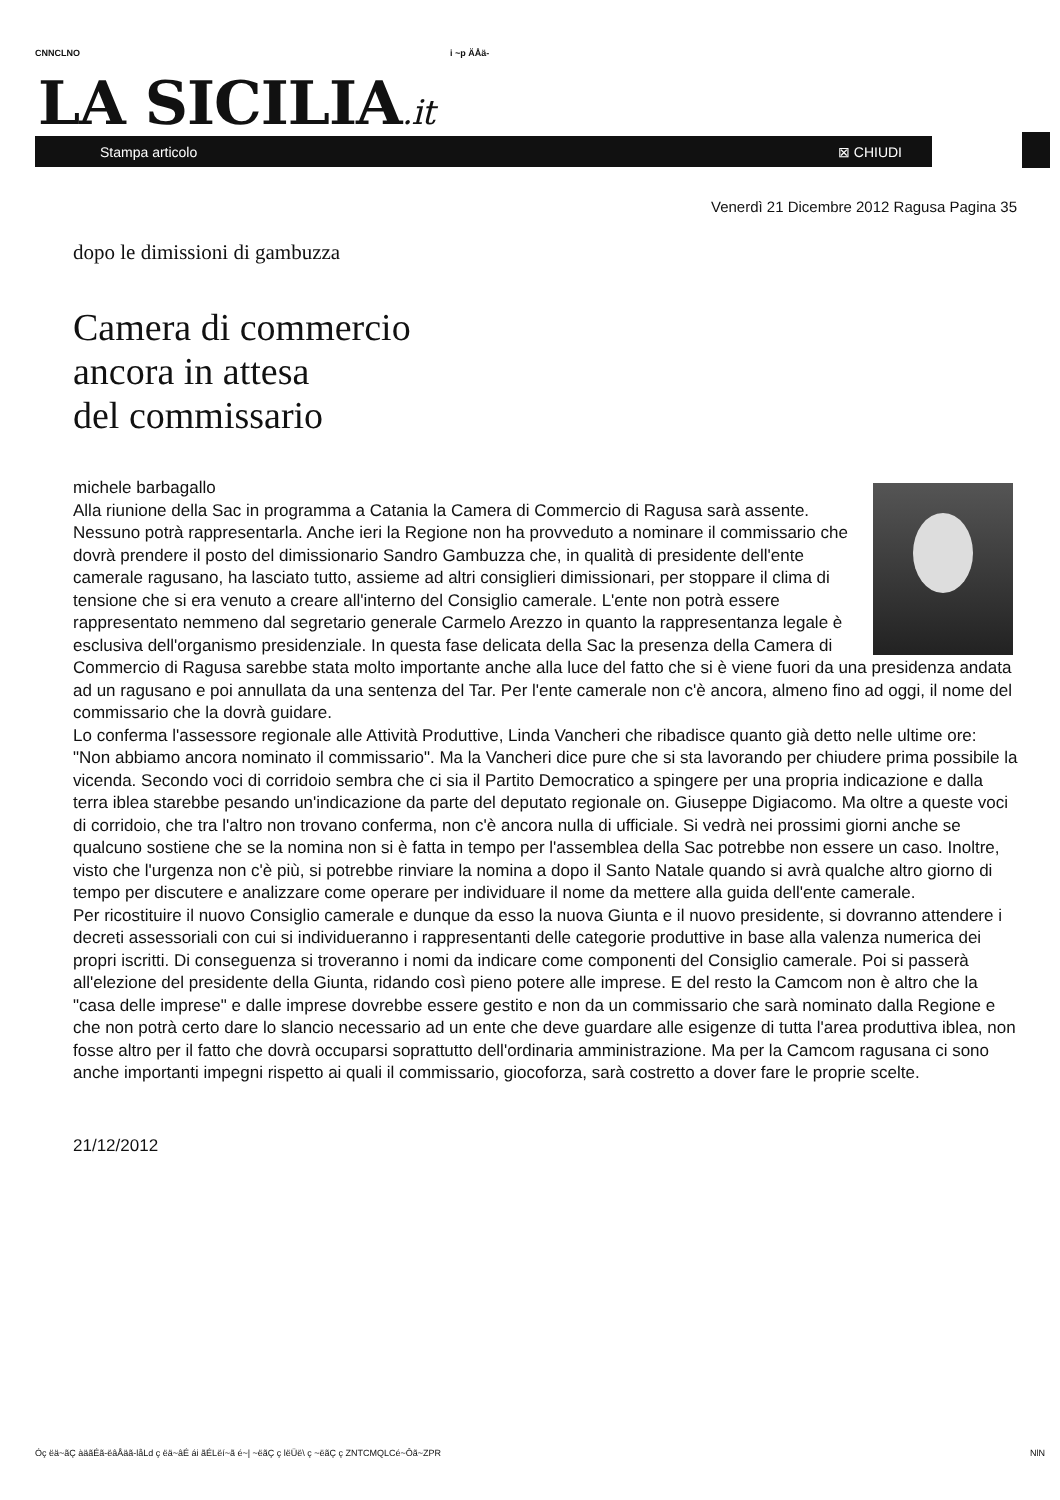CNNCLNO i ~p ÄÅä-
LA SICILIA.it
Stampa articolo ⊠ CHIUDI
Venerdì 21 Dicembre 2012 Ragusa Pagina 35
dopo le dimissioni di gambuzza
Camera di commercio
ancora in attesa
del commissario
michele barbagallo
Alla riunione della Sac in programma a Catania la Camera di Commercio di Ragusa sarà assente. Nessuno potrà rappresentarla. Anche ieri la Regione non ha provveduto a nominare il commissario che dovrà prendere il posto del dimissionario Sandro Gambuzza che, in qualità di presidente dell'ente camerale ragusano, ha lasciato tutto, assieme ad altri consiglieri dimissionari, per stoppare il clima di tensione che si era venuto a creare all'interno del Consiglio camerale. L'ente non potrà essere rappresentato nemmeno dal segretario generale Carmelo Arezzo in quanto la rappresentanza legale è esclusiva dell'organismo presidenziale. In questa fase delicata della Sac la presenza della Camera di Commercio di Ragusa sarebbe stata molto importante anche alla luce del fatto che si è viene fuori da una presidenza andata ad un ragusano e poi annullata da una sentenza del Tar. Per l'ente camerale non c'è ancora, almeno fino ad oggi, il nome del commissario che la dovrà guidare.
Lo conferma l'assessore regionale alle Attività Produttive, Linda Vancheri che ribadisce quanto già detto nelle ultime ore: "Non abbiamo ancora nominato il commissario". Ma la Vancheri dice pure che si sta lavorando per chiudere prima possibile la vicenda. Secondo voci di corridoio sembra che ci sia il Partito Democratico a spingere per una propria indicazione e dalla terra iblea starebbe pesando un'indicazione da parte del deputato regionale on. Giuseppe Digiacomo. Ma oltre a queste voci di corridoio, che tra l'altro non trovano conferma, non c'è ancora nulla di ufficiale. Si vedrà nei prossimi giorni anche se qualcuno sostiene che se la nomina non si è fatta in tempo per l'assemblea della Sac potrebbe non essere un caso. Inoltre, visto che l'urgenza non c'è più, si potrebbe rinviare la nomina a dopo il Santo Natale quando si avrà qualche altro giorno di tempo per discutere e analizzare come operare per individuare il nome da mettere alla guida dell'ente camerale.
Per ricostituire il nuovo Consiglio camerale e dunque da esso la nuova Giunta e il nuovo presidente, si dovranno attendere i decreti assessoriali con cui si individueranno i rappresentanti delle categorie produttive in base alla valenza numerica dei propri iscritti. Di conseguenza si troveranno i nomi da indicare come componenti del Consiglio camerale. Poi si passerà all'elezione del presidente della Giunta, ridando così pieno potere alle imprese. E del resto la Camcom non è altro che la "casa delle imprese" e dalle imprese dovrebbe essere gestito e non da un commissario che sarà nominato dalla Regione e che non potrà certo dare lo slancio necessario ad un ente che deve guardare alle esigenze di tutta l'area produttiva iblea, non fosse altro per il fatto che dovrà occuparsi soprattutto dell'ordinaria amministrazione. Ma per la Camcom ragusana ci sono anche importanti impegni rispetto ai quali il commissario, giocoforza, sarà costretto a dover fare le proprie scelte.
21/12/2012
Óç ëä~ãÇ àäãÉã-ëâÅäã-låLd ç ëä~âÉ ái ãÉLëí~ã é~| ~ëãÇ ç lëÜë\ ç ~ëãÇ ç ZNTCMQLCé~Ôã~ZPR
NlN